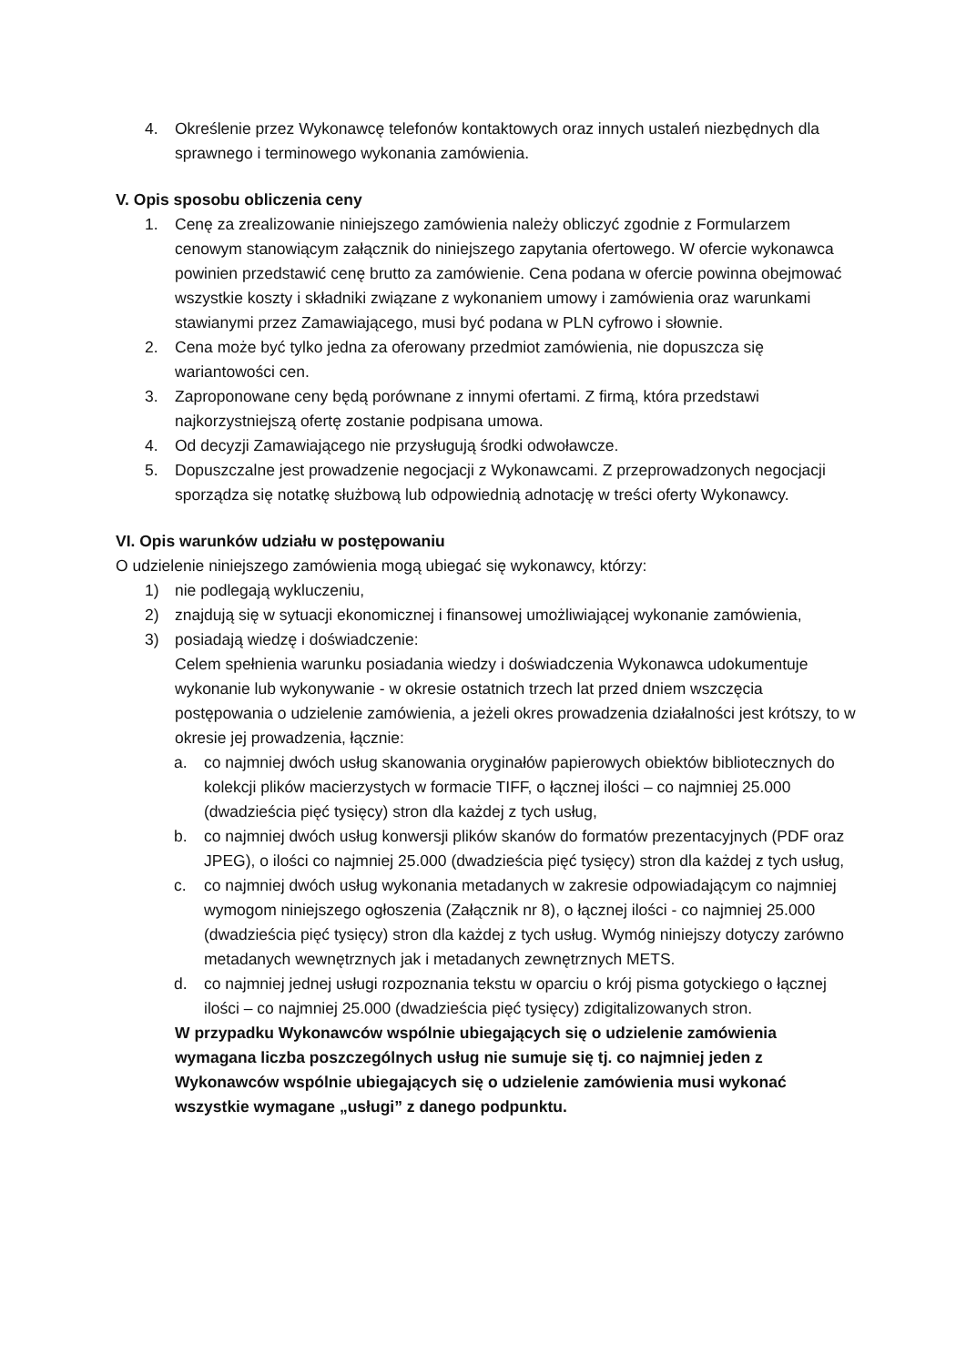4. Określenie przez Wykonawcę telefonów kontaktowych oraz innych ustaleń niezbędnych dla sprawnego i terminowego wykonania zamówienia.
V. Opis sposobu obliczenia ceny
1. Cenę za zrealizowanie niniejszego zamówienia należy obliczyć zgodnie z Formularzem cenowym stanowiącym załącznik do niniejszego zapytania ofertowego. W ofercie wykonawca powinien przedstawić cenę brutto za zamówienie. Cena podana w ofercie powinna obejmować wszystkie koszty i składniki związane z wykonaniem umowy i zamówienia oraz warunkami stawianymi przez Zamawiającego, musi być podana w PLN cyfrowo i słownie.
2. Cena może być tylko jedna za oferowany przedmiot zamówienia, nie dopuszcza się wariantowości cen.
3. Zaproponowane ceny będą porównane z innymi ofertami. Z firmą, która przedstawi najkorzystniejszą ofertę zostanie podpisana umowa.
4. Od decyzji Zamawiającego nie przysługują środki odwoławcze.
5. Dopuszczalne jest prowadzenie negocjacji z Wykonawcami. Z przeprowadzonych negocjacji sporządza się notatkę służbową lub odpowiednią adnotację w treści oferty Wykonawcy.
VI. Opis warunków udziału w postępowaniu
O udzielenie niniejszego zamówienia mogą ubiegać się wykonawcy, którzy:
1) nie podlegają wykluczeniu,
2) znajdują się w sytuacji ekonomicznej i finansowej umożliwiającej wykonanie zamówienia,
3) posiadają wiedzę i doświadczenie:
Celem spełnienia warunku posiadania wiedzy i doświadczenia Wykonawca udokumentuje wykonanie lub wykonywanie - w okresie ostatnich trzech lat przed dniem wszczęcia postępowania o udzielenie zamówienia, a jeżeli okres prowadzenia działalności jest krótszy, to w okresie jej prowadzenia, łącznie:
a. co najmniej dwóch usług skanowania oryginałów papierowych obiektów bibliotecznych do kolekcji plików macierzystych w formacie TIFF, o łącznej ilości – co najmniej 25.000 (dwadzieścia pięć tysięcy) stron dla każdej z tych usług,
b. co najmniej dwóch usług konwersji plików skanów do formatów prezentacyjnych (PDF oraz JPEG), o ilości co najmniej 25.000 (dwadzieścia pięć tysięcy) stron dla każdej z tych usług,
c. co najmniej dwóch usług wykonania metadanych w zakresie odpowiadającym co najmniej wymogom niniejszego ogłoszenia (Załącznik nr 8), o łącznej ilości - co najmniej 25.000 (dwadzieścia pięć tysięcy) stron dla każdej z tych usług. Wymóg niniejszy dotyczy zarówno metadanych wewnętrznych jak i metadanych zewnętrznych METS.
d. co najmniej jednej usługi rozpoznania tekstu w oparciu o krój pisma gotyckiego o łącznej ilości – co najmniej 25.000 (dwadzieścia pięć tysięcy) zdigitalizowanych stron.
W przypadku Wykonawców wspólnie ubiegających się o udzielenie zamówienia wymagana liczba poszczególnych usług nie sumuje się tj. co najmniej jeden z Wykonawców wspólnie ubiegających się o udzielenie zamówienia musi wykonać wszystkie wymagane „usługi” z danego podpunktu.